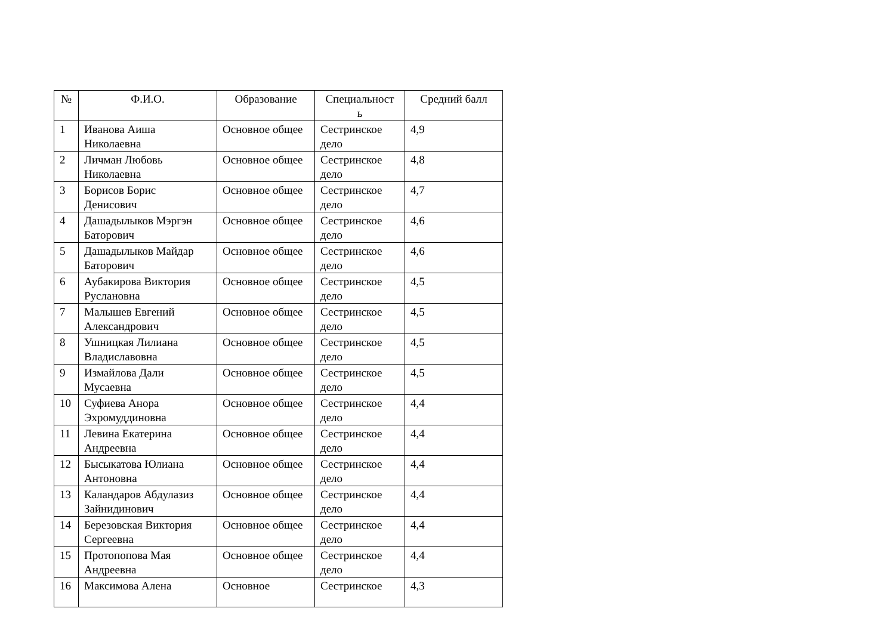| № | Ф.И.О. | Образование | Специальност ь | Средний балл |
| --- | --- | --- | --- | --- |
| 1 | Иванова Аиша Николаевна | Основное общее | Сестринское дело | 4,9 |
| 2 | Личман Любовь Николаевна | Основное общее | Сестринское дело | 4,8 |
| 3 | Борисов Борис Денисович | Основное общее | Сестринское дело | 4,7 |
| 4 | Дашадылыков Мэргэн Баторович | Основное общее | Сестринское дело | 4,6 |
| 5 | Дашадылыков Майдар Баторович | Основное общее | Сестринское дело | 4,6 |
| 6 | Аубакирова Виктория Руслановна | Основное общее | Сестринское дело | 4,5 |
| 7 | Малышев Евгений Александрович | Основное общее | Сестринское дело | 4,5 |
| 8 | Ушницкая Лилиана Владиславовна | Основное общее | Сестринское дело | 4,5 |
| 9 | Измайлова Дали Мусаевна | Основное общее | Сестринское дело | 4,5 |
| 10 | Суфиева Анора Эхромуддиновна | Основное общее | Сестринское дело | 4,4 |
| 11 | Левина Екатерина Андреевна | Основное общее | Сестринское дело | 4,4 |
| 12 | Бысыкатова Юлиана Антоновна | Основное общее | Сестринское дело | 4,4 |
| 13 | Каландаров Абдулазиз Зайнидинович | Основное общее | Сестринское дело | 4,4 |
| 14 | Березовская Виктория Сергеевна | Основное общее | Сестринское дело | 4,4 |
| 15 | Протопопова Мая Андреевна | Основное общее | Сестринское дело | 4,4 |
| 16 | Максимова Алена | Основное | Сестринское | 4,3 |